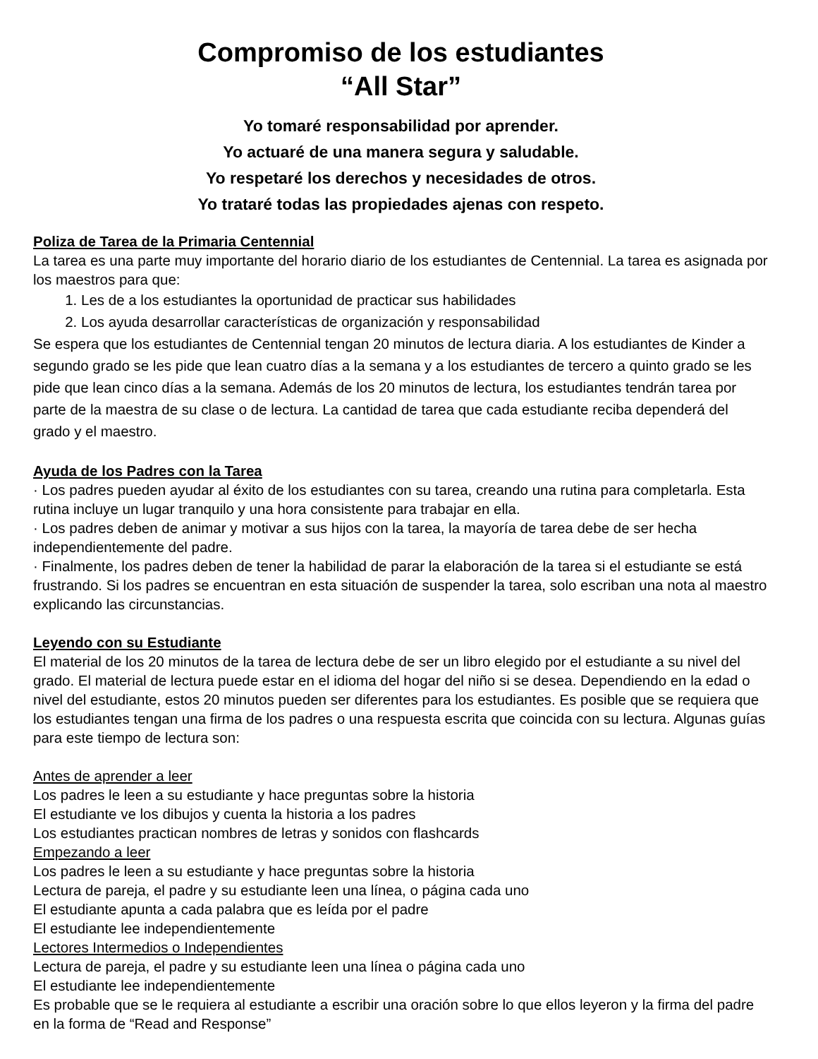Compromiso de los estudiantes
“All Star”
Yo tomaré responsabilidad por aprender.
Yo actuaré de una manera segura y saludable.
Yo respetaré los derechos y necesidades de otros.
Yo trataré todas las propiedades ajenas con respeto.
Poliza de Tarea de la Primaria Centennial
La tarea es una parte muy importante del horario diario de los estudiantes de Centennial. La tarea es asignada por los maestros para que:
1. Les de a los estudiantes la oportunidad de practicar sus habilidades
2. Los ayuda desarrollar características de organización y responsabilidad
Se espera que los estudiantes de Centennial tengan 20 minutos de lectura diaria. A los estudiantes de Kinder a segundo grado se les pide que lean cuatro días a la semana y a los estudiantes de tercero a quinto grado se les pide que lean cinco días a la semana. Además de los 20 minutos de lectura, los estudiantes tendrán tarea por parte de la maestra de su clase o de lectura. La cantidad de tarea que cada estudiante reciba dependerá del grado y el maestro.
Ayuda de los Padres con la Tarea
· Los padres pueden ayudar al éxito de los estudiantes con su tarea, creando una rutina para completarla. Esta rutina incluye un lugar tranquilo y una hora consistente para trabajar en ella.
· Los padres deben de animar y motivar a sus hijos con la tarea, la mayoría de tarea debe de ser hecha independientemente del padre.
· Finalmente, los padres deben de tener la habilidad de parar la elaboración de la tarea si el estudiante se está frustrando. Si los padres se encuentran en esta situación de suspender la tarea, solo escriban una nota al maestro explicando las circunstancias.
Leyendo con su Estudiante
El material de los 20 minutos de la tarea de lectura debe de ser un libro elegido por el estudiante a su nivel del grado. El material de lectura puede estar en el idioma del hogar del niño si se desea. Dependiendo en la edad o nivel del estudiante, estos 20 minutos pueden ser diferentes para los estudiantes. Es posible que se requiera que los estudiantes tengan una firma de los padres o una respuesta escrita que coincida con su lectura. Algunas guías para este tiempo de lectura son:
Antes de aprender a leer
Los padres le leen a su estudiante y hace preguntas sobre la historia
El estudiante ve los dibujos y cuenta la historia a los padres
Los estudiantes practican nombres de letras y sonidos con flashcards
Empezando a leer
Los padres le leen a su estudiante y hace preguntas sobre la historia
Lectura de pareja, el padre y su estudiante leen una línea, o página cada uno
El estudiante apunta a cada palabra que es leída por el padre
El estudiante lee independientemente
Lectores Intermedios o Independientes
Lectura de pareja, el padre y su estudiante leen una línea o página cada uno
El estudiante lee independientemente
Es probable que se le requiera al estudiante a escribir una oración sobre lo que ellos leyeron y la firma del padre en la forma de “Read and Response”